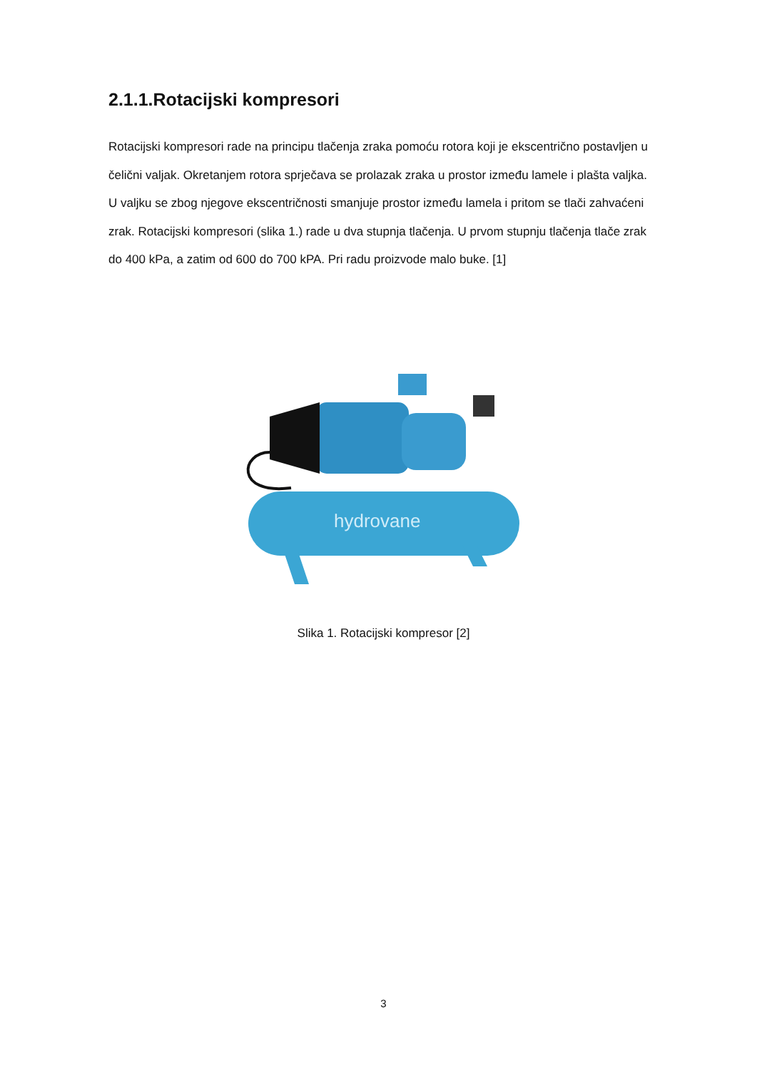2.1.1.Rotacijski kompresori
Rotacijski kompresori rade na principu tlačenja zraka pomoću rotora koji je ekscentrično postavljen u čelični valjak. Okretanjem rotora sprječava se prolazak zraka u prostor između lamele i plašta valjka. U valjku se zbog njegove ekscentričnosti smanjuje prostor između lamela i pritom se tlači zahvaćeni zrak. Rotacijski kompresori (slika 1.) rade u dva stupnja tlačenja. U prvom stupnju tlačenja tlače zrak do 400 kPa, a zatim od 600 do 700 kPA. Pri radu proizvode malo buke. [1]
hydrovane
Slika 1. Rotacijski kompresor [2]
3